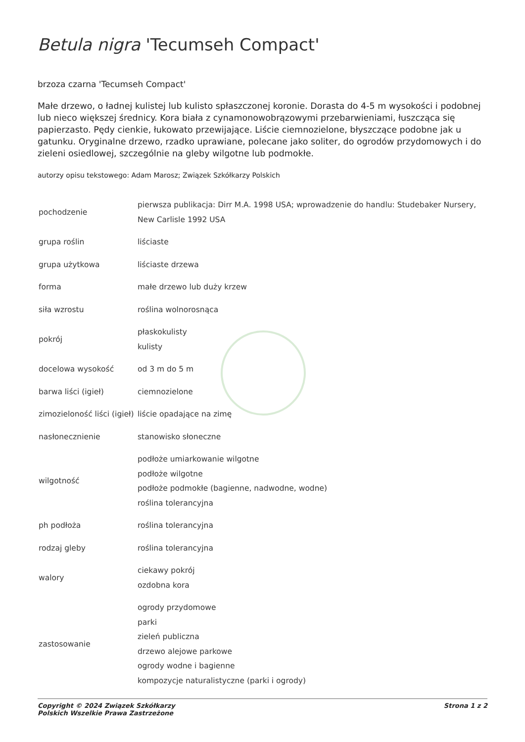Betula nigra 'Tecumseh Compact'
brzoza czarna 'Tecumseh Compact'
Małe drzewo, o ładnej kulistej lub kulisto spłaszczonej koronie. Dorasta do 4-5 m wysokości i podobnej lub nieco większej średnicy. Kora biała z cynamonowobrązowymi przebarwieniami, łuszcząca się papierzasto. Pędy cienkie, łukowato przewijające. Liście ciemnozielone, błyszczące podobne jak u gatunku. Oryginalne drzewo, rzadko uprawiane, polecane jako soliter, do ogrodów przydomowych i do zieleni osiedlowej, szczególnie na gleby wilgotne lub podmokłe.
autorzy opisu tekstowego: Adam Marosz; Związek Szkółkarzy Polskich
| pochodzenie | pierwsza publikacja: Dirr M.A. 1998 USA; wprowadzenie do handlu: Studebaker Nursery, New Carlisle 1992 USA |
| grupa roślin | liściaste |
| grupa użytkowa | liściaste drzewa |
| forma | małe drzewo lub duży krzew |
| siła wzrostu | roślina wolnorosnąca |
| pokrój | płaskokulisty kulisty |
| docelowa wysokość | od 3 m do 5 m |
| barwa liści (igieł) | ciemnozielone |
| zimozieloność liści (igieł) | liście opadające na zimę |
| nasłonecznienie | stanowisko słoneczne |
| wilgotność | podłoże umiarkowanie wilgotne podłoże wilgotne podłoże podmokłe (bagienne, nadwodne, wodne) roślina tolerancyjna |
| ph podłoża | roślina tolerancyjna |
| rodzaj gleby | roślina tolerancyjna |
| walory | ciekawy pokrój ozdobna kora |
| zastosowanie | ogrody przydomowe parki zieleń publiczna drzewo alejowe parkowe ogrody wodne i bagienne kompozycje naturalistyczne (parki i ogrody) |
Copyright © 2024 Związek Szkółkarzy
Polskich Wszelkie Prawa Zastrzeżone
Strona 1 z 2